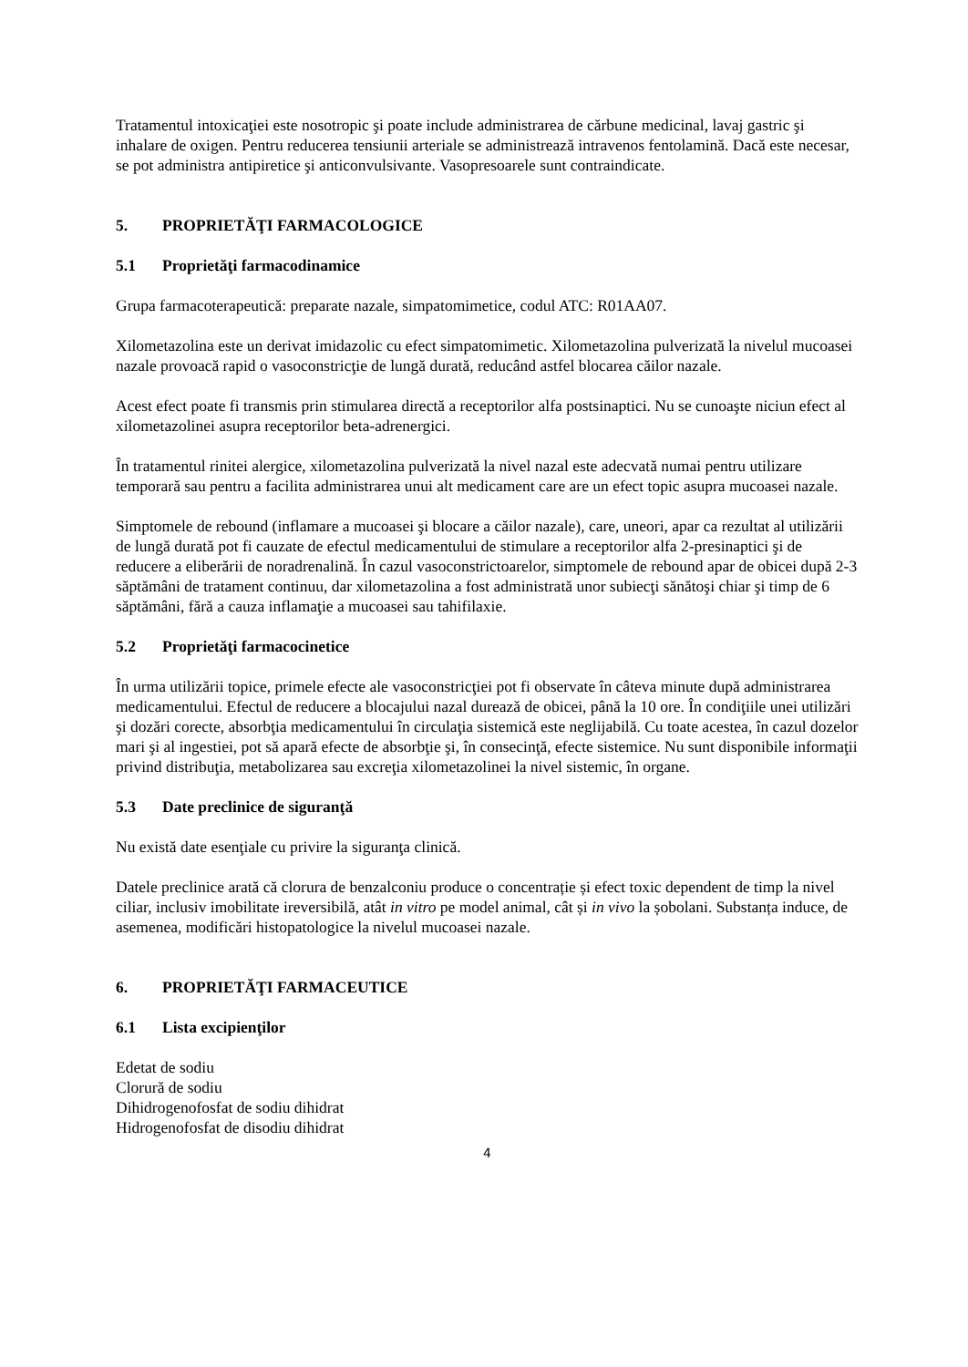Tratamentul intoxicaţiei este nosotropic şi poate include administrarea de cărbune medicinal, lavaj gastric şi inhalare de oxigen. Pentru reducerea tensiunii arteriale se administrează intravenos fentolamină. Dacă este necesar, se pot administra antipiretice şi anticonvulsivante. Vasopresoarele sunt contraindicate.
5. PROPRIETĂŢI FARMACOLOGICE
5.1 Proprietăţi farmacodinamice
Grupa farmacoterapeutică: preparate nazale, simpatomimetice, codul ATC: R01AA07.
Xilometazolina este un derivat imidazolic cu efect simpatomimetic. Xilometazolina pulverizată la nivelul mucoasei nazale provoacă rapid o vasoconstricţie de lungă durată, reducând astfel blocarea căilor nazale.
Acest efect poate fi transmis prin stimularea directă a receptorilor alfa postsinaptici. Nu se cunoaşte niciun efect al xilometazolinei asupra receptorilor beta-adrenergici.
În tratamentul rinitei alergice, xilometazolina pulverizată la nivel nazal este adecvată numai pentru utilizare temporară sau pentru a facilita administrarea unui alt medicament care are un efect topic asupra mucoasei nazale.
Simptomele de rebound (inflamare a mucoasei şi blocare a căilor nazale), care, uneori, apar ca rezultat al utilizării de lungă durată pot fi cauzate de efectul medicamentului de stimulare a receptorilor alfa 2-presinaptici şi de reducere a eliberării de noradrenalină. În cazul vasoconstrictoarelor, simptomele de rebound apar de obicei după 2-3 săptămâni de tratament continuu, dar xilometazolina a fost administrată unor subiecţi sănătoşi chiar şi timp de 6 săptămâni, fără a cauza inflamaţie a mucoasei sau tahifilaxie.
5.2 Proprietăţi farmacocinetice
În urma utilizării topice, primele efecte ale vasoconstricţiei pot fi observate în câteva minute după administrarea medicamentului. Efectul de reducere a blocajului nazal durează de obicei, până la 10 ore. În condiţiile unei utilizări şi dozări corecte, absorbţia medicamentului în circulaţia sistemică este neglijabilă. Cu toate acestea, în cazul dozelor mari şi al ingestiei, pot să apară efecte de absorbţie şi, în consecinţă, efecte sistemice. Nu sunt disponibile informaţii privind distribuţia, metabolizarea sau excreţia xilometazolinei la nivel sistemic, în organe.
5.3 Date preclinice de siguranţă
Nu există date esenţiale cu privire la siguranţa clinică.
Datele preclinice arată că clorura de benzalconiu produce o concentrație și efect toxic dependent de timp la nivel ciliar, inclusiv imobilitate ireversibilă, atât in vitro pe model animal, cât și in vivo la șobolani. Substanța induce, de asemenea, modificări histopatologice la nivelul mucoasei nazale.
6. PROPRIETĂŢI FARMACEUTICE
6.1 Lista excipienţilor
Edetat de sodiu
Clorură de sodiu
Dihidrogenofosfat de sodiu dihidrat
Hidrogenofosfat de disodiu dihidrat
4